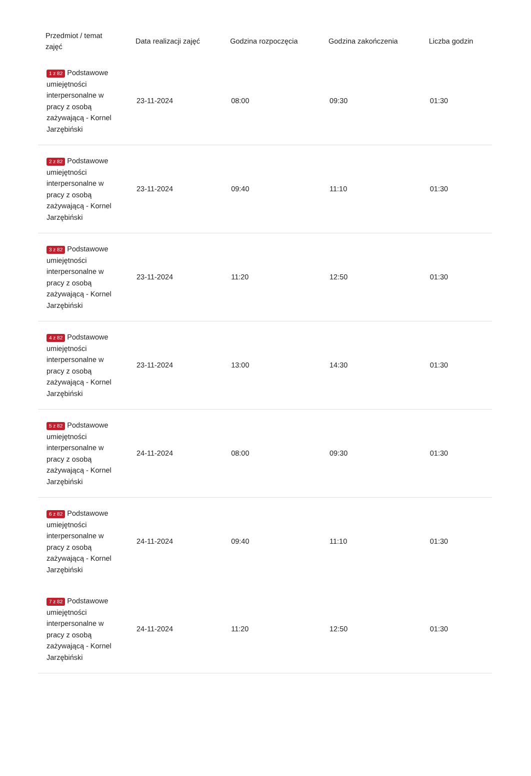| Przedmiot / temat zajęć | Data realizacji zajęć | Godzina rozpoczęcia | Godzina zakończenia | Liczba godzin |
| --- | --- | --- | --- | --- |
| 1 z 82 Podstawowe umiejętności interpersonalne w pracy z osobą zażywającą - Kornel Jarzębiński | 23-11-2024 | 08:00 | 09:30 | 01:30 |
| 2 z 82 Podstawowe umiejętności interpersonalne w pracy z osobą zażywającą - Kornel Jarzębiński | 23-11-2024 | 09:40 | 11:10 | 01:30 |
| 3 z 82 Podstawowe umiejętności interpersonalne w pracy z osobą zażywającą - Kornel Jarzębiński | 23-11-2024 | 11:20 | 12:50 | 01:30 |
| 4 z 82 Podstawowe umiejętności interpersonalne w pracy z osobą zażywającą - Kornel Jarzębiński | 23-11-2024 | 13:00 | 14:30 | 01:30 |
| 5 z 82 Podstawowe umiejętności interpersonalne w pracy z osobą zażywającą - Kornel Jarzębiński | 24-11-2024 | 08:00 | 09:30 | 01:30 |
| 6 z 82 Podstawowe umiejętności interpersonalne w pracy z osobą zażywającą - Kornel Jarzębiński | 24-11-2024 | 09:40 | 11:10 | 01:30 |
| 7 z 82 Podstawowe umiejętności interpersonalne w pracy z osobą zażywającą - Kornel Jarzębiński | 24-11-2024 | 11:20 | 12:50 | 01:30 |